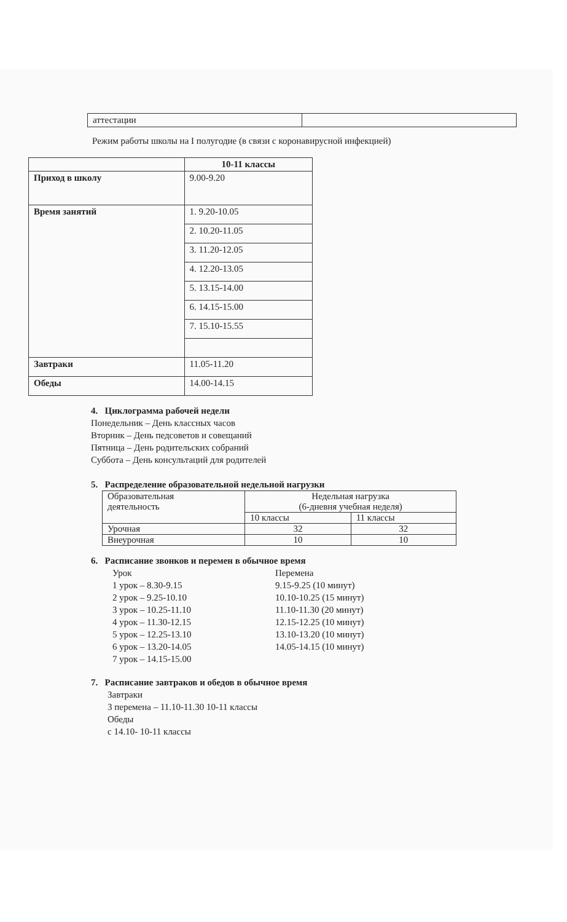| аттестации | |
Режим работы школы на I полугодие (в связи с коронавирусной инфекцией)
| | 10-11 классы |
| --- | --- |
| Приход в школу | 9.00-9.20 |
| Время занятий | 1. 9.20-10.05 |
| | 2. 10.20-11.05 |
| | 3. 11.20-12.05 |
| | 4. 12.20-13.05 |
| | 5. 13.15-14.00 |
| | 6. 14.15-15.00 |
| | 7. 15.10-15.55 |
| Завтраки | 11.05-11.20 |
| Обеды | 14.00-14.15 |
4. Циклограмма рабочей недели
Понедельник – День классных часов
Вторник – День педсоветов и совещаний
Пятница – День родительских собраний
Суббота – День консультаций для родителей
5. Распределение образовательной недельной нагрузки
| Образовательная деятельность | Недельная нагрузка (6-дневня учебная неделя) | |
| | 10 классы | 11 классы |
| Урочная | 32 | 32 |
| Внеурочная | 10 | 10 |
6. Расписание звонков и перемен в обычное время
Урок
1 урок – 8.30-9.15
2 урок – 9.25-10.10
3 урок – 10.25-11.10
4 урок – 11.30-12.15
5 урок – 12.25-13.10
6 урок – 13.20-14.05
7 урок – 14.15-15.00
Перемена
9.15-9.25 (10 минут)
10.10-10.25 (15 минут)
11.10-11.30 (20 минут)
12.15-12.25 (10 минут)
13.10-13.20 (10 минут)
14.05-14.15 (10 минут)
7. Расписание завтраков и обедов в обычное время
Завтраки
3 перемена – 11.10-11.30 10-11 классы
Обеды
с 14.10- 10-11 классы